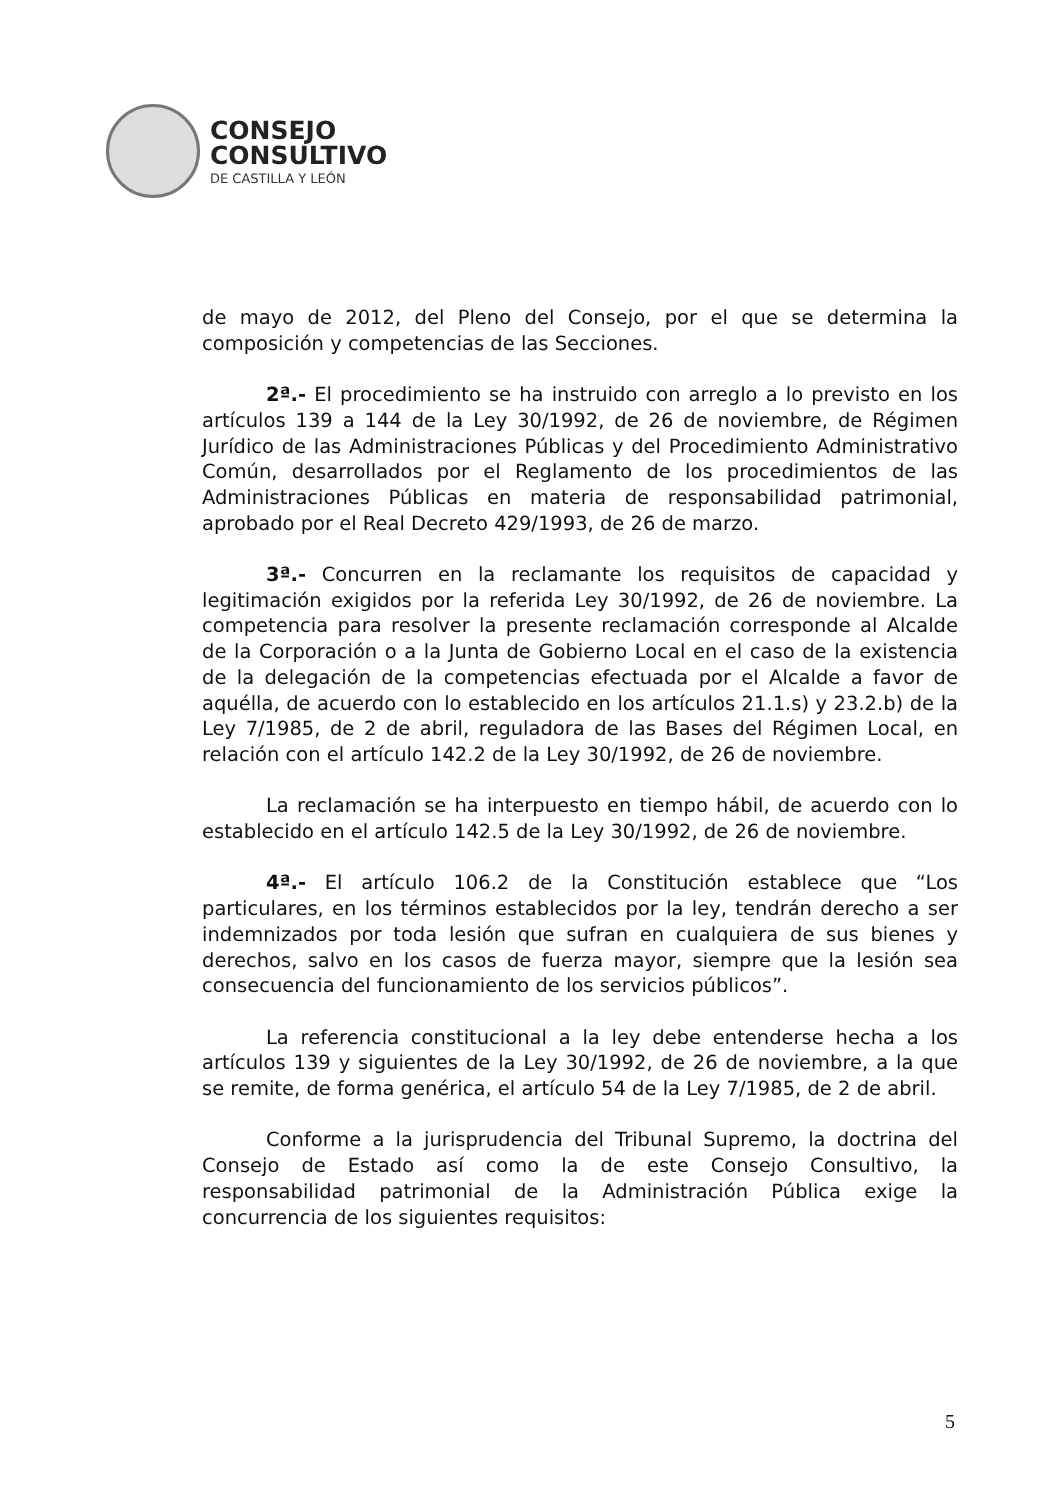CONSEJO
CONSULTIVO
DE CASTILLA Y LEÓN
de mayo de 2012, del Pleno del Consejo, por el que se determina la composición y competencias de las Secciones.
2ª.- El procedimiento se ha instruido con arreglo a lo previsto en los artículos 139 a 144 de la Ley 30/1992, de 26 de noviembre, de Régimen Jurídico de las Administraciones Públicas y del Procedimiento Administrativo Común, desarrollados por el Reglamento de los procedimientos de las Administraciones Públicas en materia de responsabilidad patrimonial, aprobado por el Real Decreto 429/1993, de 26 de marzo.
3ª.- Concurren en la reclamante los requisitos de capacidad y legitimación exigidos por la referida Ley 30/1992, de 26 de noviembre. La competencia para resolver la presente reclamación corresponde al Alcalde de la Corporación o a la Junta de Gobierno Local en el caso de la existencia de la delegación de la competencias efectuada por el Alcalde a favor de aquélla, de acuerdo con lo establecido en los artículos 21.1.s) y 23.2.b) de la Ley 7/1985, de 2 de abril, reguladora de las Bases del Régimen Local, en relación con el artículo 142.2 de la Ley 30/1992, de 26 de noviembre.
La reclamación se ha interpuesto en tiempo hábil, de acuerdo con lo establecido en el artículo 142.5 de la Ley 30/1992, de 26 de noviembre.
4ª.- El artículo 106.2 de la Constitución establece que “Los particulares, en los términos establecidos por la ley, tendrán derecho a ser indemnizados por toda lesión que sufran en cualquiera de sus bienes y derechos, salvo en los casos de fuerza mayor, siempre que la lesión sea consecuencia del funcionamiento de los servicios públicos”.
La referencia constitucional a la ley debe entenderse hecha a los artículos 139 y siguientes de la Ley 30/1992, de 26 de noviembre, a la que se remite, de forma genérica, el artículo 54 de la Ley 7/1985, de 2 de abril.
Conforme a la jurisprudencia del Tribunal Supremo, la doctrina del Consejo de Estado así como la de este Consejo Consultivo, la responsabilidad patrimonial de la Administración Pública exige la concurrencia de los siguientes requisitos:
5